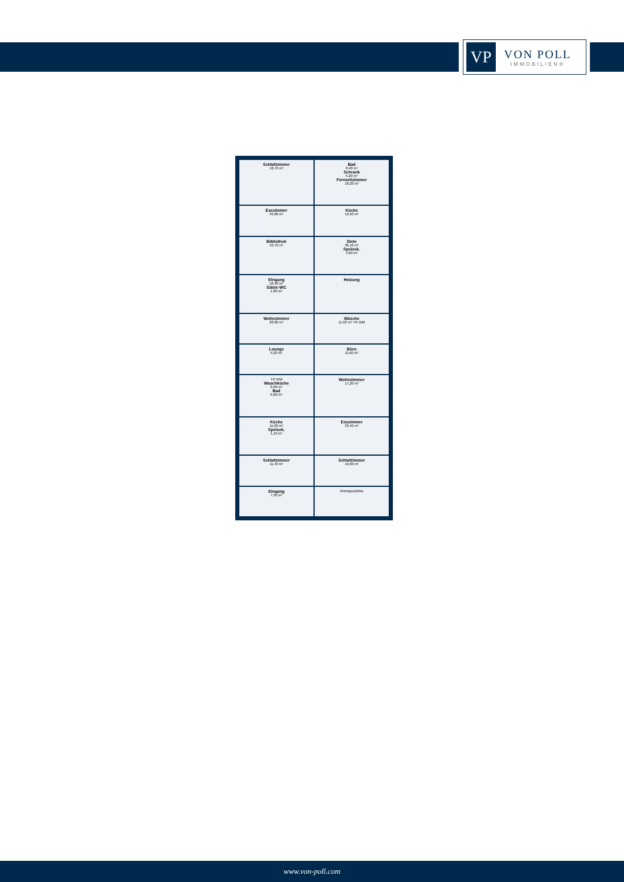VP
VON POLL
IMMOBILIEN®
Schlafzimmer
18,70 m²
Bad
8,40 m²
Schrank
5,20 m²
Fernsehzimmer
18,20 m²
Esszimmer
34,80 m²
Küche
19,50 m²
Bibliothek
16,70 m²
Diele
36,10 m²
Speisek.
4,60 m²
Eingang
18,40 m²
Gäste-WC
1,80 m²
Heizung
Wohnzimmer
28,80 m²
Wäsche
11,60 m² TR WM
Lounge
9,20 m²
Büro
11,60 m²
TR WM
Waschküche
6,00 m²
Bad
6,00 m²
Wohnzimmer
17,20 m²
Küche
11,00 m²
Speisek.
1,10 m²
Esszimmer
33,40 m²
Schlafzimmer
11,40 m²
Schlafzimmer
16,60 m²
Eingang
7,50 m²
Immogrundriss
www.von-poll.com